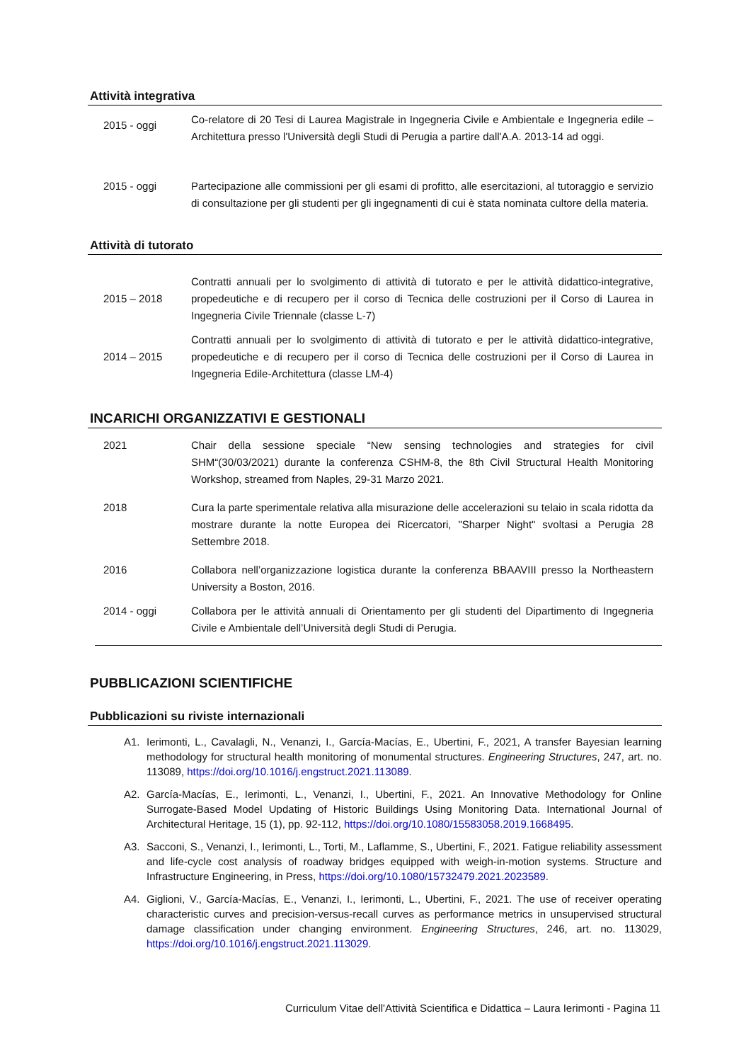Attività integrativa
2015 - oggi
Co-relatore di 20 Tesi di Laurea Magistrale in Ingegneria Civile e Ambientale e Ingegneria edile – Architettura presso l'Università degli Studi di Perugia a partire dall'A.A. 2013-14 ad oggi.
2015 - oggi Partecipazione alle commissioni per gli esami di profitto, alle esercitazioni, al tutoraggio e servizio di consultazione per gli studenti per gli ingegnamenti di cui è stata nominata cultore della materia.
Attività di tutorato
2015 – 2018
Contratti annuali per lo svolgimento di attività di tutorato e per le attività didattico-integrative, propedeutiche e di recupero per il corso di Tecnica delle costruzioni per il Corso di Laurea in Ingegneria Civile Triennale (classe L-7)
2014 – 2015
Contratti annuali per lo svolgimento di attività di tutorato e per le attività didattico-integrative, propedeutiche e di recupero per il corso di Tecnica delle costruzioni per il Corso di Laurea in Ingegneria Edile-Architettura (classe LM-4)
INCARICHI ORGANIZZATIVI E GESTIONALI
2021 Chair della sessione speciale “New sensing technologies and strategies for civil SHM“(30/03/2021) durante la conferenza CSHM-8, the 8th Civil Structural Health Monitoring Workshop, streamed from Naples, 29-31 Marzo 2021.
2018 Cura la parte sperimentale relativa alla misurazione delle accelerazioni su telaio in scala ridotta da mostrare durante la notte Europea dei Ricercatori, "Sharper Night" svoltasi a Perugia 28 Settembre 2018.
2016 Collabora nell’organizzazione logistica durante la conferenza BBAAVIII presso la Northeastern University a Boston, 2016.
2014 - oggi Collabora per le attività annuali di Orientamento per gli studenti del Dipartimento di Ingegneria Civile e Ambientale dell’Università degli Studi di Perugia.
PUBBLICAZIONI SCIENTIFICHE
Pubblicazioni su riviste internazionali
A1. Ierimonti, L., Cavalagli, N., Venanzi, I., García-Macías, E., Ubertini, F., 2021, A transfer Bayesian learning methodology for structural health monitoring of monumental structures. Engineering Structures, 247, art. no. 113089, https://doi.org/10.1016/j.engstruct.2021.113089.
A2. García-Macías, E., Ierimonti, L., Venanzi, I., Ubertini, F., 2021. An Innovative Methodology for Online Surrogate-Based Model Updating of Historic Buildings Using Monitoring Data. International Journal of Architectural Heritage, 15 (1), pp. 92-112, https://doi.org/10.1080/15583058.2019.1668495.
A3. Sacconi, S., Venanzi, I., Ierimonti, L., Torti, M., Laflamme, S., Ubertini, F., 2021. Fatigue reliability assessment and life-cycle cost analysis of roadway bridges equipped with weigh-in-motion systems. Structure and Infrastructure Engineering, in Press, https://doi.org/10.1080/15732479.2021.2023589.
A4. Giglioni, V., García-Macías, E., Venanzi, I., Ierimonti, L., Ubertini, F., 2021. The use of receiver operating characteristic curves and precision-versus-recall curves as performance metrics in unsupervised structural damage classification under changing environment. Engineering Structures, 246, art. no. 113029, https://doi.org/10.1016/j.engstruct.2021.113029.
Curriculum Vitae dell'Attività Scientifica e Didattica – Laura Ierimonti - Pagina 11